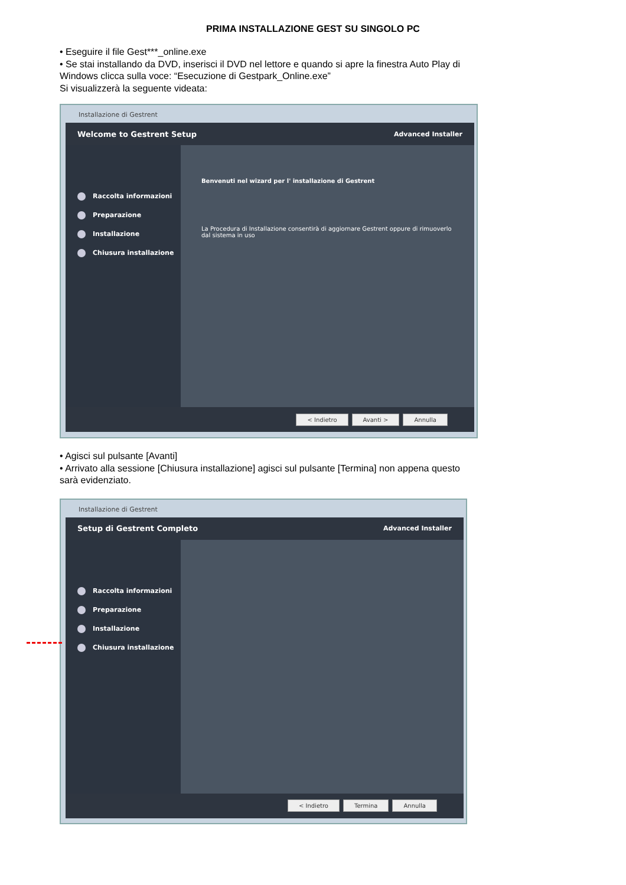PRIMA INSTALLAZIONE GEST SU SINGOLO PC
• Eseguire il file Gest***_online.exe
• Se stai installando da DVD, inserisci il DVD nel lettore e quando si apre la finestra Auto Play di Windows clicca sulla voce: “Esecuzione di Gestpark_Online.exe”
Si visualizzerà la seguente videata:
Installazione di Gestrent
Welcome to Gestrent Setup Advanced Installer
Raccolta informazioni
Preparazione
Installazione
Chiusura installazione
Benvenuti nel wizard per l' installazione di Gestrent
La Procedura di Installazione consentirà di aggiornare Gestrent oppure di rimuoverlo dal sistema in uso
< Indietro Avanti > Annulla
• Agisci sul pulsante [Avanti]
• Arrivato alla sessione [Chiusura installazione] agisci sul pulsante [Termina] non appena questo sarà evidenziato.
Installazione di Gestrent
Setup di Gestrent Completo Advanced Installer
Raccolta informazioni
Preparazione
Installazione
Chiusura installazione
< Indietro Termina Annulla